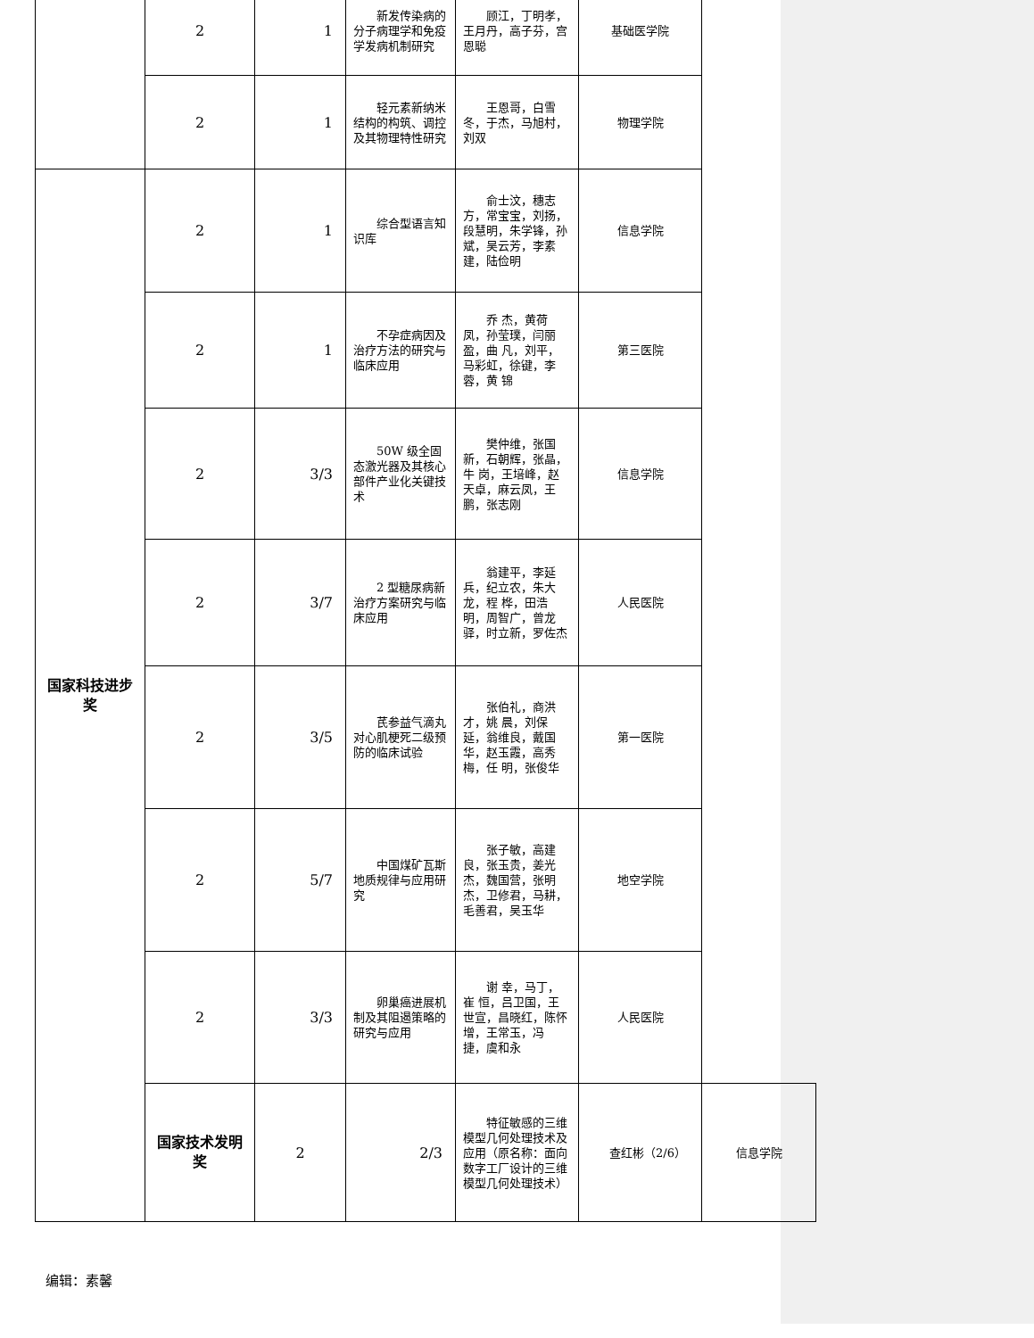| | 2 | 1 | 新发传染病的分子病理学和免疫学发病机制研究 | 顾江，丁明孝，王月丹，高子芬，宫恩聪 | 基础医学院 | |
| | 2 | 1 | 轻元素新纳米结构的构筑、调控及其物理特性研究 | 王恩哥，白雪冬，于杰，马旭村，刘双 | 物理学院 | |
| 国家科技进步奖 | 2 | 1 | 综合型语言知识库 | 俞士汶，穗志方，常宝宝，刘扬，段慧明，朱学锋，孙 斌，吴云芳，李素建，陆俭明 | 信息学院 | |
| | 2 | 1 | 不孕症病因及治疗方法的研究与临床应用 | 乔 杰，黄荷凤，孙莹璞，闫丽盈，曲 凡，刘平，马彩虹，徐键，李 蓉，黄 锦 | 第三医院 | |
| | 2 | 3/3 | 50W 级全固态激光器及其核心部件产业化关键技术 | 樊仲维，张国新，石朝辉，张晶，牛 岗，王培峰，赵天卓，麻云凤，王 鹏，张志刚 | 信息学院 | |
| | 2 | 3/7 | 2 型糖尿病新治疗方案研究与临床应用 | 翁建平，李延兵，纪立农，朱大龙，程 桦，田浩明，周智广，曾龙驿，时立新，罗佐杰 | 人民医院 | |
| | 2 | 3/5 | 芪参益气滴丸对心肌梗死二级预防的临床试验 | 张伯礼，商洪才，姚 晨，刘保延，翁维良，戴国华，赵玉霞，高秀梅，任 明，张俊华 | 第一医院 | |
| | 2 | 5/7 | 中国煤矿瓦斯地质规律与应用研究 | 张子敏，高建良，张玉贵，姜光杰，魏国营，张明杰，卫修君，马耕，毛善君，吴玉华 | 地空学院 | |
| | 2 | 3/3 | 卵巢癌进展机制及其阻遏策略的研究与应用 | 谢 幸，马丁，崔 恒，吕卫国，王世宣，昌晓红，陈怀增，王常玉，冯 捷，虞和永 | 人民医院 | |
| | 国家技术发明奖 | 2 | 2/3 | 特征敏感的三维模型几何处理技术及应用（原名称：面向数字工厂设计的三维模型几何处理技术） | 查红彬（2/6） | 信息学院 |
编辑：素馨